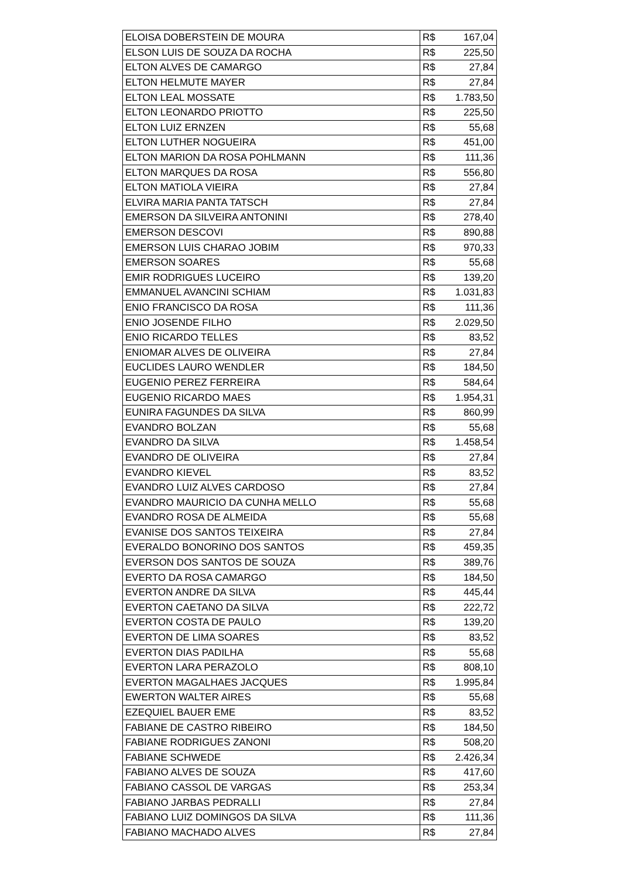| ELOISA DOBERSTEIN DE MOURA | R$ | 167,04 |
| ELSON LUIS DE SOUZA DA ROCHA | R$ | 225,50 |
| ELTON ALVES DE CAMARGO | R$ | 27,84 |
| ELTON HELMUTE MAYER | R$ | 27,84 |
| ELTON LEAL MOSSATE | R$ | 1.783,50 |
| ELTON LEONARDO PRIOTTO | R$ | 225,50 |
| ELTON LUIZ ERNZEN | R$ | 55,68 |
| ELTON LUTHER NOGUEIRA | R$ | 451,00 |
| ELTON MARION DA ROSA POHLMANN | R$ | 111,36 |
| ELTON MARQUES DA ROSA | R$ | 556,80 |
| ELTON MATIOLA VIEIRA | R$ | 27,84 |
| ELVIRA MARIA PANTA TATSCH | R$ | 27,84 |
| EMERSON DA SILVEIRA ANTONINI | R$ | 278,40 |
| EMERSON DESCOVI | R$ | 890,88 |
| EMERSON LUIS CHARAO JOBIM | R$ | 970,33 |
| EMERSON SOARES | R$ | 55,68 |
| EMIR RODRIGUES LUCEIRO | R$ | 139,20 |
| EMMANUEL AVANCINI SCHIAM | R$ | 1.031,83 |
| ENIO FRANCISCO DA ROSA | R$ | 111,36 |
| ENIO JOSENDE FILHO | R$ | 2.029,50 |
| ENIO RICARDO TELLES | R$ | 83,52 |
| ENIOMAR ALVES DE OLIVEIRA | R$ | 27,84 |
| EUCLIDES LAURO WENDLER | R$ | 184,50 |
| EUGENIO PEREZ FERREIRA | R$ | 584,64 |
| EUGENIO RICARDO MAES | R$ | 1.954,31 |
| EUNIRA FAGUNDES DA SILVA | R$ | 860,99 |
| EVANDRO BOLZAN | R$ | 55,68 |
| EVANDRO DA SILVA | R$ | 1.458,54 |
| EVANDRO DE OLIVEIRA | R$ | 27,84 |
| EVANDRO KIEVEL | R$ | 83,52 |
| EVANDRO LUIZ ALVES CARDOSO | R$ | 27,84 |
| EVANDRO MAURICIO DA CUNHA MELLO | R$ | 55,68 |
| EVANDRO ROSA DE ALMEIDA | R$ | 55,68 |
| EVANISE DOS SANTOS TEIXEIRA | R$ | 27,84 |
| EVERALDO BONORINO DOS SANTOS | R$ | 459,35 |
| EVERSON DOS SANTOS DE SOUZA | R$ | 389,76 |
| EVERTO DA ROSA CAMARGO | R$ | 184,50 |
| EVERTON ANDRE DA SILVA | R$ | 445,44 |
| EVERTON CAETANO DA SILVA | R$ | 222,72 |
| EVERTON COSTA DE PAULO | R$ | 139,20 |
| EVERTON DE LIMA SOARES | R$ | 83,52 |
| EVERTON DIAS PADILHA | R$ | 55,68 |
| EVERTON LARA PERAZOLO | R$ | 808,10 |
| EVERTON MAGALHAES JACQUES | R$ | 1.995,84 |
| EWERTON WALTER AIRES | R$ | 55,68 |
| EZEQUIEL BAUER EME | R$ | 83,52 |
| FABIANE DE CASTRO RIBEIRO | R$ | 184,50 |
| FABIANE RODRIGUES ZANONI | R$ | 508,20 |
| FABIANE SCHWEDE | R$ | 2.426,34 |
| FABIANO ALVES DE SOUZA | R$ | 417,60 |
| FABIANO CASSOL DE VARGAS | R$ | 253,34 |
| FABIANO JARBAS PEDRALLI | R$ | 27,84 |
| FABIANO LUIZ DOMINGOS DA SILVA | R$ | 111,36 |
| FABIANO MACHADO ALVES | R$ | 27,84 |